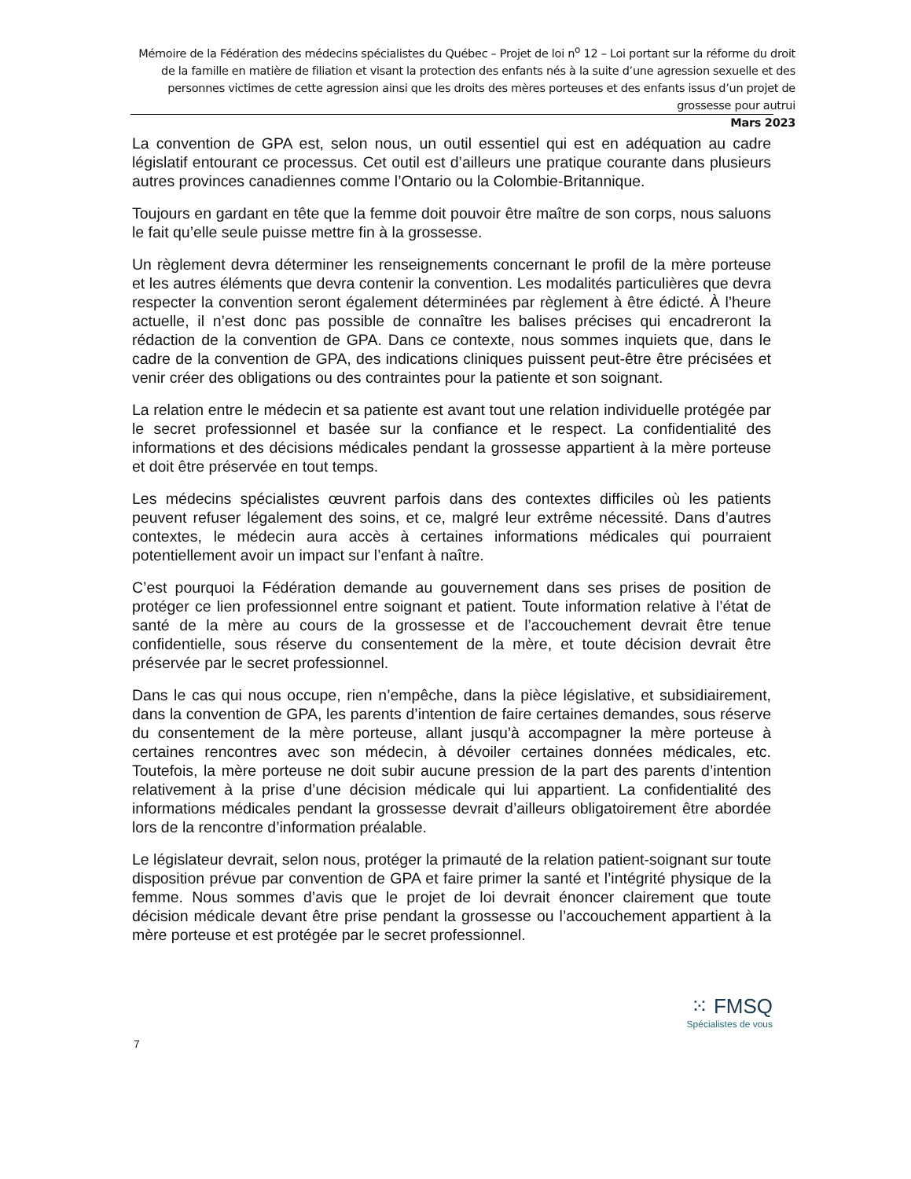Mémoire de la Fédération des médecins spécialistes du Québec – Projet de loi n<sup>o</sup> 12 – Loi portant sur la réforme du droit de la famille en matière de filiation et visant la protection des enfants nés à la suite d’une agression sexuelle et des personnes victimes de cette agression ainsi que les droits des mères porteuses et des enfants issus d’un projet de grossesse pour autrui
Mars 2023
La convention de GPA est, selon nous, un outil essentiel qui est en adéquation au cadre législatif entourant ce processus. Cet outil est d’ailleurs une pratique courante dans plusieurs autres provinces canadiennes comme l’Ontario ou la Colombie-Britannique.
Toujours en gardant en tête que la femme doit pouvoir être maître de son corps, nous saluons le fait qu’elle seule puisse mettre fin à la grossesse.
Un règlement devra déterminer les renseignements concernant le profil de la mère porteuse et les autres éléments que devra contenir la convention. Les modalités particulières que devra respecter la convention seront également déterminées par règlement à être édicté. À l’heure actuelle, il n’est donc pas possible de connaître les balises précises qui encadreront la rédaction de la convention de GPA. Dans ce contexte, nous sommes inquiets que, dans le cadre de la convention de GPA, des indications cliniques puissent peut-être être précisées et venir créer des obligations ou des contraintes pour la patiente et son soignant.
La relation entre le médecin et sa patiente est avant tout une relation individuelle protégée par le secret professionnel et basée sur la confiance et le respect. La confidentialité des informations et des décisions médicales pendant la grossesse appartient à la mère porteuse et doit être préservée en tout temps.
Les médecins spécialistes œuvrent parfois dans des contextes difficiles où les patients peuvent refuser légalement des soins, et ce, malgré leur extrême nécessité. Dans d’autres contextes, le médecin aura accès à certaines informations médicales qui pourraient potentiellement avoir un impact sur l’enfant à naître.
C’est pourquoi la Fédération demande au gouvernement dans ses prises de position de protéger ce lien professionnel entre soignant et patient. Toute information relative à l’état de santé de la mère au cours de la grossesse et de l’accouchement devrait être tenue confidentielle, sous réserve du consentement de la mère, et toute décision devrait être préservée par le secret professionnel.
Dans le cas qui nous occupe, rien n’empêche, dans la pièce législative, et subsidiairement, dans la convention de GPA, les parents d’intention de faire certaines demandes, sous réserve du consentement de la mère porteuse, allant jusqu’à accompagner la mère porteuse à certaines rencontres avec son médecin, à dévoiler certaines données médicales, etc. Toutefois, la mère porteuse ne doit subir aucune pression de la part des parents d’intention relativement à la prise d’une décision médicale qui lui appartient. La confidentialité des informations médicales pendant la grossesse devrait d’ailleurs obligatoirement être abordée lors de la rencontre d’information préalable.
Le législateur devrait, selon nous, protéger la primauté de la relation patient-soignant sur toute disposition prévue par convention de GPA et faire primer la santé et l’intégrité physique de la femme. Nous sommes d’avis que le projet de loi devrait énoncer clairement que toute décision médicale devant être prise pendant la grossesse ou l’accouchement appartient à la mère porteuse et est protégée par le secret professionnel.
⁙ FMSQ
Spécialistes de vous
7